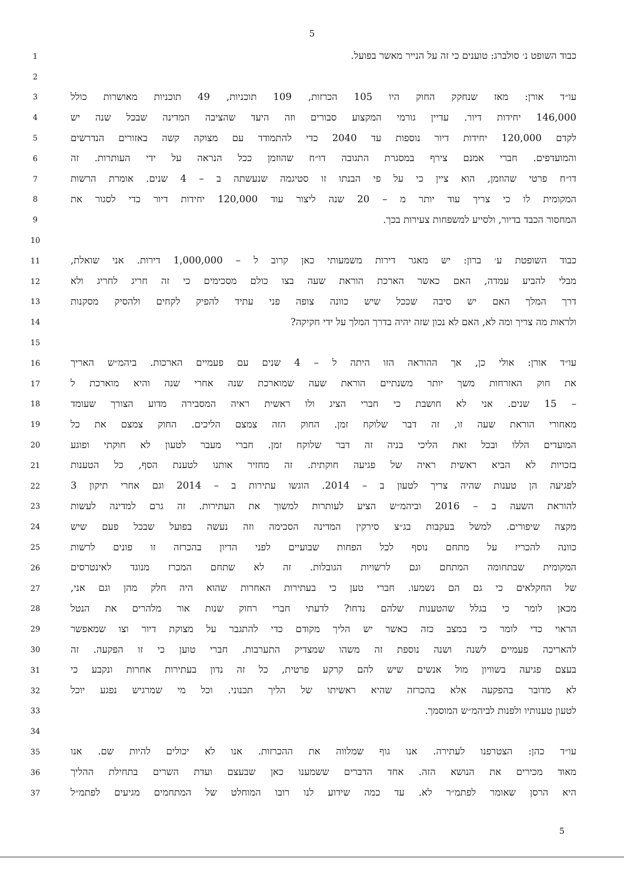5
1
כבוד השופט נ׳ סולברג: טוענים כי זה על הנייר מאשר בפועל.
2
3
עו״ד אורן: מאז שנחקק החוק היו 105 הכרזות, 109 תוכניות, 49 תוכניות מאושרות כולל
4
146,000 יחידות דיור. עדיין גורמי המקצוע סבורים וזה היעד שהציבה המדינה שבכל שנה יש
5
לקדם 120,000 יחידות דיור נוספות עד 2040 כדי להתמודד עם מצוקה קשה באזורים הנדרשים
6
והמועדפים. חברי אמנם צירף במסגרת התגובה דו״ח שהוזמן ככל הנראה על ידי העותרות. זה
7
דו״ח פרטי שהוזמן, הוא ציין כי על פי הבנתו זו סטיגמה שנעשתה ב – 4 שנים. אומרת הרשות
8
המקומית לו כי צריך עוד יותר מ – 20 שנה ליצור עוד 120,000 יחידות דיור כדי לסגור את
9
המחסור הכבד בדיור, ולסייע למשפחות צעירות בכך.
10
11
כבוד השופטת ע׳ ברון: יש מאגר דירות משמעותי כאן קרוב ל – 1,000,000 דירות. אני שואלת,
12
מבלי להביע עמדה, האם כאשר הארכת הוראת שעה בצו כולם מסכימים כי זה חריג לחריג ולא
13
דרך המלך האם יש סיבה שככל שיש כוונה צופה פני עתיד להפיק לקחים ולהסיק מסקנות
14
ולראות מה צריך ומה לא, האם לא נכון שזה יהיה בדרך המלך על ידי חקיקה?
15
16
עו״ד אורן: אולי כן, אך ההוראה הזו היתה ל – 4 שנים עם פעמיים הארכות. ביהמ״ש האריך
17
את חוק האזרחות משך יותר משנתיים הוראת שעה שמוארכת שנה אחרי שנה והיא מוארכת ל
18
– 15 שנים. אני לא חושבת כי חברי הציג ולו ראשית ראיה המסבירה מדוע הצורך שעומד
19
מאחורי הוראת שעה זו, זה דבר שלוקח זמן. החוק הזה צמצם הליכים. החוק צמצם את כל
20
המועדים הללו ובכל זאת הליכי בניה זה דבר שלוקח זמן. חברי מעבר לטעון לא חוקתי ופוגע
21
בזכויות לא הביא ראשית ראיה של פגיעה חוקתית. זה מחזיר אותנו לטענת הסף, כל הטענות
22
לפגיעה הן טענות שהיה צריך לטעון ב – 2014. הוגשו עתירות ב – 2014 וגם אחרי תיקון 3
23
להוראת השעה ב – 2016 וביהמ״ש הציע לעותרות למשוך את העתירות. זה גרם למדינה לעשות
24
מקצה שיפורים. למשל בעקבות בג״צ סירקין המדינה הסכימה וזה נעשה בפועל שבכל פעם שיש
25
כוונה להכריז על מתחם נוסף לכל הפחות שבועיים לפני הדיון בהכרזה זו פונים לרשות
26
המקומית שבתחומה המתחם וגם לרשויות הגובלות. זה לא שתחם המכרז מנוגד לאינטרסים
27
של החקלאים כי גם הם נשמעו. חברי טען כי בעתירות האחרות שהוא היה חלק מהן וגם אני,
28
מכאן לומר כי בגלל שהטענות שלהם נדחו? לדעתי חברי רחוק שנות אור מלהרים את הנטל
29
הראוי כדי לומר כי במצב כזה כאשר יש הליך מקודם כדי להתגבר על מצוקת דיור וצו שמאפשר
30
להאריכה פעמיים לשנה ושנה נוספת זה משהו שמצדיק התערבות. חברי טוען כי זו הפקעה. זה
31
בעצם פגיעה בשוויון מול אנשים שיש להם קרקע פרטית, כל זה נדון בעתירות אחרות ונקבע כי
32
לא מדובר בהפקעה אלא בהכרזה שהיא ראשיתו של הליך תכנוני. וכל מי שמרגיש נפגע יוכל
33
לטעון טענותיו ולפנות לביהמ״ש המוסמך.
34
35
עו״ד כהן: הצטרפנו לעתירה. אנו גוף שמלווה את ההכרזות. אנו לא יכולים להיות שם. אנו
36
מאוד מכירים את הנושא הזה. אחד הדברים ששמענו כאן שבעצם ועדת השרים בתחילת ההליך
37
היא הרסן שאומר לפתמ״ר לא. עד כמה שידוע לנו רובו המוחלט של המתחמים מגיעים לפתמ״ל
5